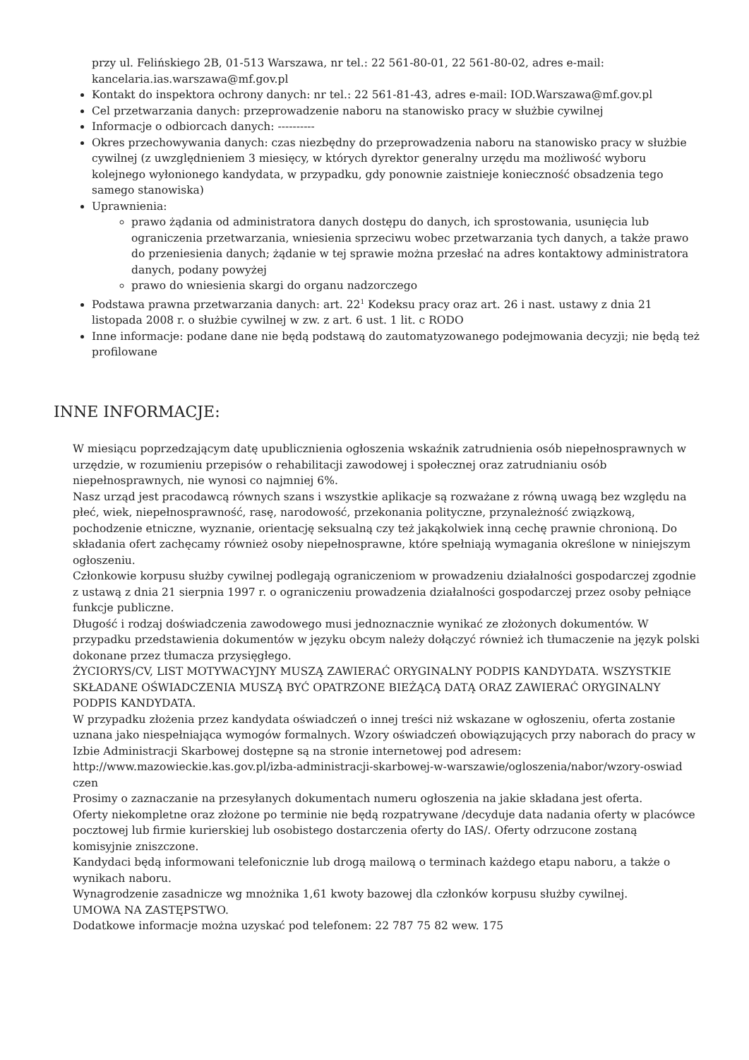przy ul. Felińskiego 2B, 01-513 Warszawa, nr tel.: 22 561-80-01, 22 561-80-02, adres e-mail: kancelaria.ias.warszawa@mf.gov.pl
Kontakt do inspektora ochrony danych: nr tel.: 22 561-81-43, adres e-mail: IOD.Warszawa@mf.gov.pl
Cel przetwarzania danych: przeprowadzenie naboru na stanowisko pracy w służbie cywilnej
Informacje o odbiorcach danych: ----------
Okres przechowywania danych: czas niezbędny do przeprowadzenia naboru na stanowisko pracy w służbie cywilnej (z uwzględnieniem 3 miesięcy, w których dyrektor generalny urzędu ma możliwość wyboru kolejnego wyłonionego kandydata, w przypadku, gdy ponownie zaistnieje konieczność obsadzenia tego samego stanowiska)
Uprawnienia:
prawo żądania od administratora danych dostępu do danych, ich sprostowania, usunięcia lub ograniczenia przetwarzania, wniesienia sprzeciwu wobec przetwarzania tych danych, a także prawo do przeniesienia danych; żądanie w tej sprawie można przesłać na adres kontaktowy administratora danych, podany powyżej
prawo do wniesienia skargi do organu nadzorczego
Podstawa prawna przetwarzania danych: art. 22<sup>1</sup> Kodeksu pracy oraz art. 26 i nast. ustawy z dnia 21 listopada 2008 r. o służbie cywilnej w zw. z art. 6 ust. 1 lit. c RODO
Inne informacje: podane dane nie będą podstawą do zautomatyzowanego podejmowania decyzji; nie będą też profilowane
INNE INFORMACJE:
W miesiącu poprzedzającym datę upublicznienia ogłoszenia wskaźnik zatrudnienia osób niepełnosprawnych w urzędzie, w rozumieniu przepisów o rehabilitacji zawodowej i społecznej oraz zatrudnianiu osób niepełnosprawnych, nie wynosi co najmniej 6%.
Nasz urząd jest pracodawcą równych szans i wszystkie aplikacje są rozważane z równą uwagą bez względu na płeć, wiek, niepełnosprawność, rasę, narodowość, przekonania polityczne, przynależność związkową, pochodzenie etniczne, wyznanie, orientację seksualną czy też jakąkolwiek inną cechę prawnie chronioną. Do składania ofert zachęcamy również osoby niepełnosprawne, które spełniają wymagania określone w niniejszym ogłoszeniu.
Członkowie korpusu służby cywilnej podlegają ograniczeniom w prowadzeniu działalności gospodarczej zgodnie z ustawą z dnia 21 sierpnia 1997 r. o ograniczeniu prowadzenia działalności gospodarczej przez osoby pełniące funkcje publiczne.
Długość i rodzaj doświadczenia zawodowego musi jednoznacznie wynikać ze złożonych dokumentów. W przypadku przedstawienia dokumentów w języku obcym należy dołączyć również ich tłumaczenie na język polski dokonane przez tłumacza przysięgłego.
ŻYCIORYS/CV, LIST MOTYWACYJNY MUSZĄ ZAWIERAĆ ORYGINALNY PODPIS KANDYDATA. WSZYSTKIE SKŁADANE OŚWIADCZENIA MUSZĄ BYĆ OPATRZONE BIEŻĄCĄ DATĄ ORAZ ZAWIERAĆ ORYGINALNY PODPIS KANDYDATA.
W przypadku złożenia przez kandydata oświadczeń o innej treści niż wskazane w ogłoszeniu, oferta zostanie uznana jako niespełniająca wymogów formalnych. Wzory oświadczeń obowiązujących przy naborach do pracy w Izbie Administracji Skarbowej dostępne są na stronie internetowej pod adresem: http://www.mazowieckie.kas.gov.pl/izba-administracji-skarbowej-w-warszawie/ogloszenia/nabor/wzory-oswiad czen
Prosimy o zaznaczanie na przesyłanych dokumentach numeru ogłoszenia na jakie składana jest oferta.
Oferty niekompletne oraz złożone po terminie nie będą rozpatrywane /decyduje data nadania oferty w placówce pocztowej lub firmie kurierskiej lub osobistego dostarczenia oferty do IAS/. Oferty odrzucone zostaną komisyjnie zniszczone.
Kandydaci będą informowani telefonicznie lub drogą mailową o terminach każdego etapu naboru, a także o wynikach naboru.
Wynagrodzenie zasadnicze wg mnożnika 1,61 kwoty bazowej dla członków korpusu służby cywilnej.
UMOWA NA ZASTĘPSTWO.
Dodatkowe informacje można uzyskać pod telefonem: 22 787 75 82 wew. 175